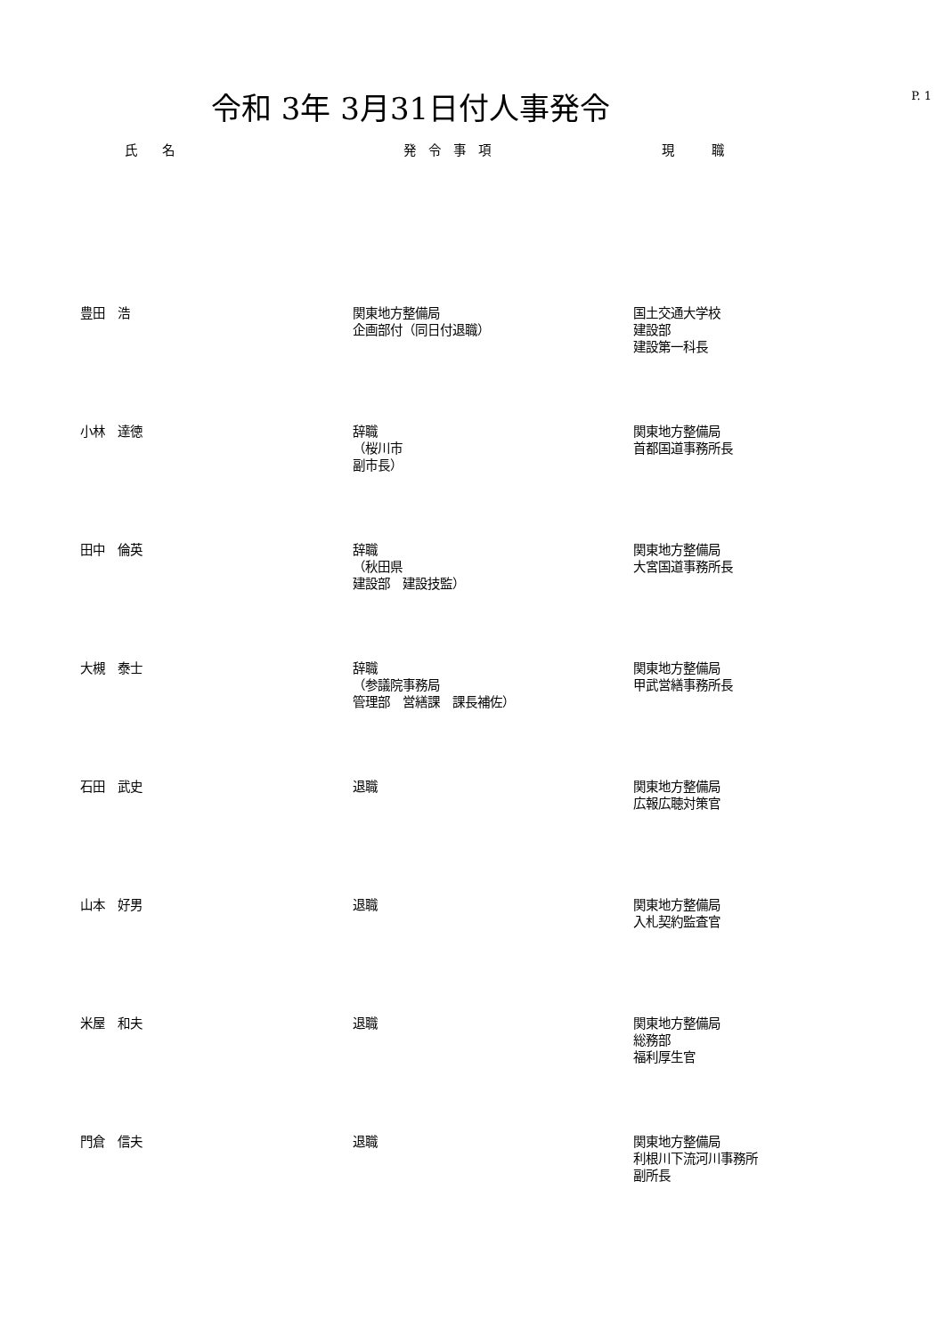令和 3年 3月31日付人事発令
P. 1
| 氏 名 | 発 令 事 項 | 現 職 |
| --- | --- | --- |
| 豊田 浩 | 関東地方整備局 企画部付（同日付退職） | 国土交通大学校 建設部 建設第一科長 |
| 小林 達徳 | 辞職 （桜川市 副市長） | 関東地方整備局 首都国道事務所長 |
| 田中 倫英 | 辞職 （秋田県 建設部 建設技監） | 関東地方整備局 大宮国道事務所長 |
| 大槻 泰士 | 辞職 （参議院事務局 管理部 営繕課 課長補佐） | 関東地方整備局 甲武営繕事務所長 |
| 石田 武史 | 退職 | 関東地方整備局 広報広聴対策官 |
| 山本 好男 | 退職 | 関東地方整備局 入札契約監査官 |
| 米屋 和夫 | 退職 | 関東地方整備局 総務部 福利厚生官 |
| 門倉 信夫 | 退職 | 関東地方整備局 利根川下流河川事務所 副所長 |